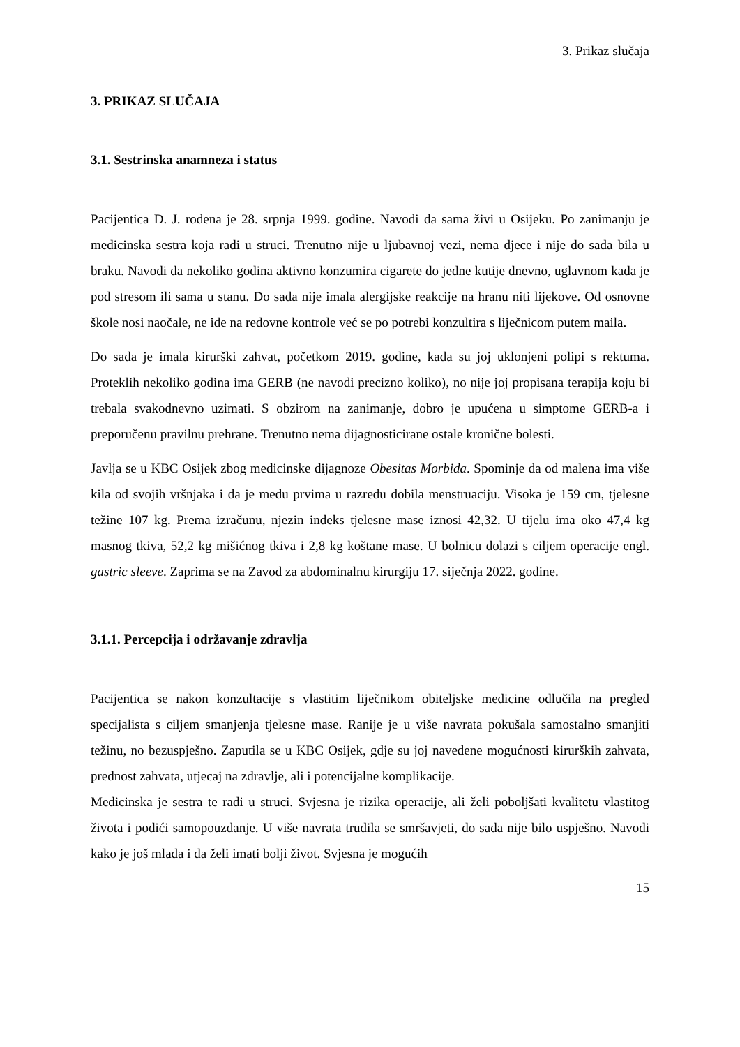3. Prikaz slučaja
3. PRIKAZ SLUČAJA
3.1. Sestrinska anamneza i status
Pacijentica D. J. rođena je 28. srpnja 1999. godine. Navodi da sama živi u Osijeku. Po zanimanju je medicinska sestra koja radi u struci. Trenutno nije u ljubavnoj vezi, nema djece i nije do sada bila u braku. Navodi da nekoliko godina aktivno konzumira cigarete do jedne kutije dnevno, uglavnom kada je pod stresom ili sama u stanu. Do sada nije imala alergijske reakcije na hranu niti lijekove. Od osnovne škole nosi naočale, ne ide na redovne kontrole već se po potrebi konzultira s liječnicom putem maila.
Do sada je imala kirurški zahvat, početkom 2019. godine, kada su joj uklonjeni polipi s rektuma. Proteklih nekoliko godina ima GERB (ne navodi precizno koliko), no nije joj propisana terapija koju bi trebala svakodnevno uzimati. S obzirom na zanimanje, dobro je upućena u simptome GERB-a i preporučenu pravilnu prehrane. Trenutno nema dijagnosticirane ostale kronične bolesti.
Javlja se u KBC Osijek zbog medicinske dijagnoze Obesitas Morbida. Spominje da od malena ima više kila od svojih vršnjaka i da je među prvima u razredu dobila menstruaciju. Visoka je 159 cm, tjelesne težine 107 kg. Prema izračunu, njezin indeks tjelesne mase iznosi 42,32. U tijelu ima oko 47,4 kg masnog tkiva, 52,2 kg mišićnog tkiva i 2,8 kg koštane mase. U bolnicu dolazi s ciljem operacije engl. gastric sleeve. Zaprima se na Zavod za abdominalnu kirurgiju 17. siječnja 2022. godine.
3.1.1. Percepcija i održavanje zdravlja
Pacijentica se nakon konzultacije s vlastitim liječnikom obiteljske medicine odlučila na pregled specijalista s ciljem smanjenja tjelesne mase. Ranije je u više navrata pokušala samostalno smanjiti težinu, no bezuspješno. Zaputila se u KBC Osijek, gdje su joj navedene mogućnosti kirurških zahvata, prednost zahvata, utjecaj na zdravlje, ali i potencijalne komplikacije.
Medicinska je sestra te radi u struci. Svjesna je rizika operacije, ali želi poboljšati kvalitetu vlastitog života i podići samopouzdanje. U više navrata trudila se smršavjeti, do sada nije bilo uspješno. Navodi kako je još mlada i da želi imati bolji život. Svjesna je mogućih
15